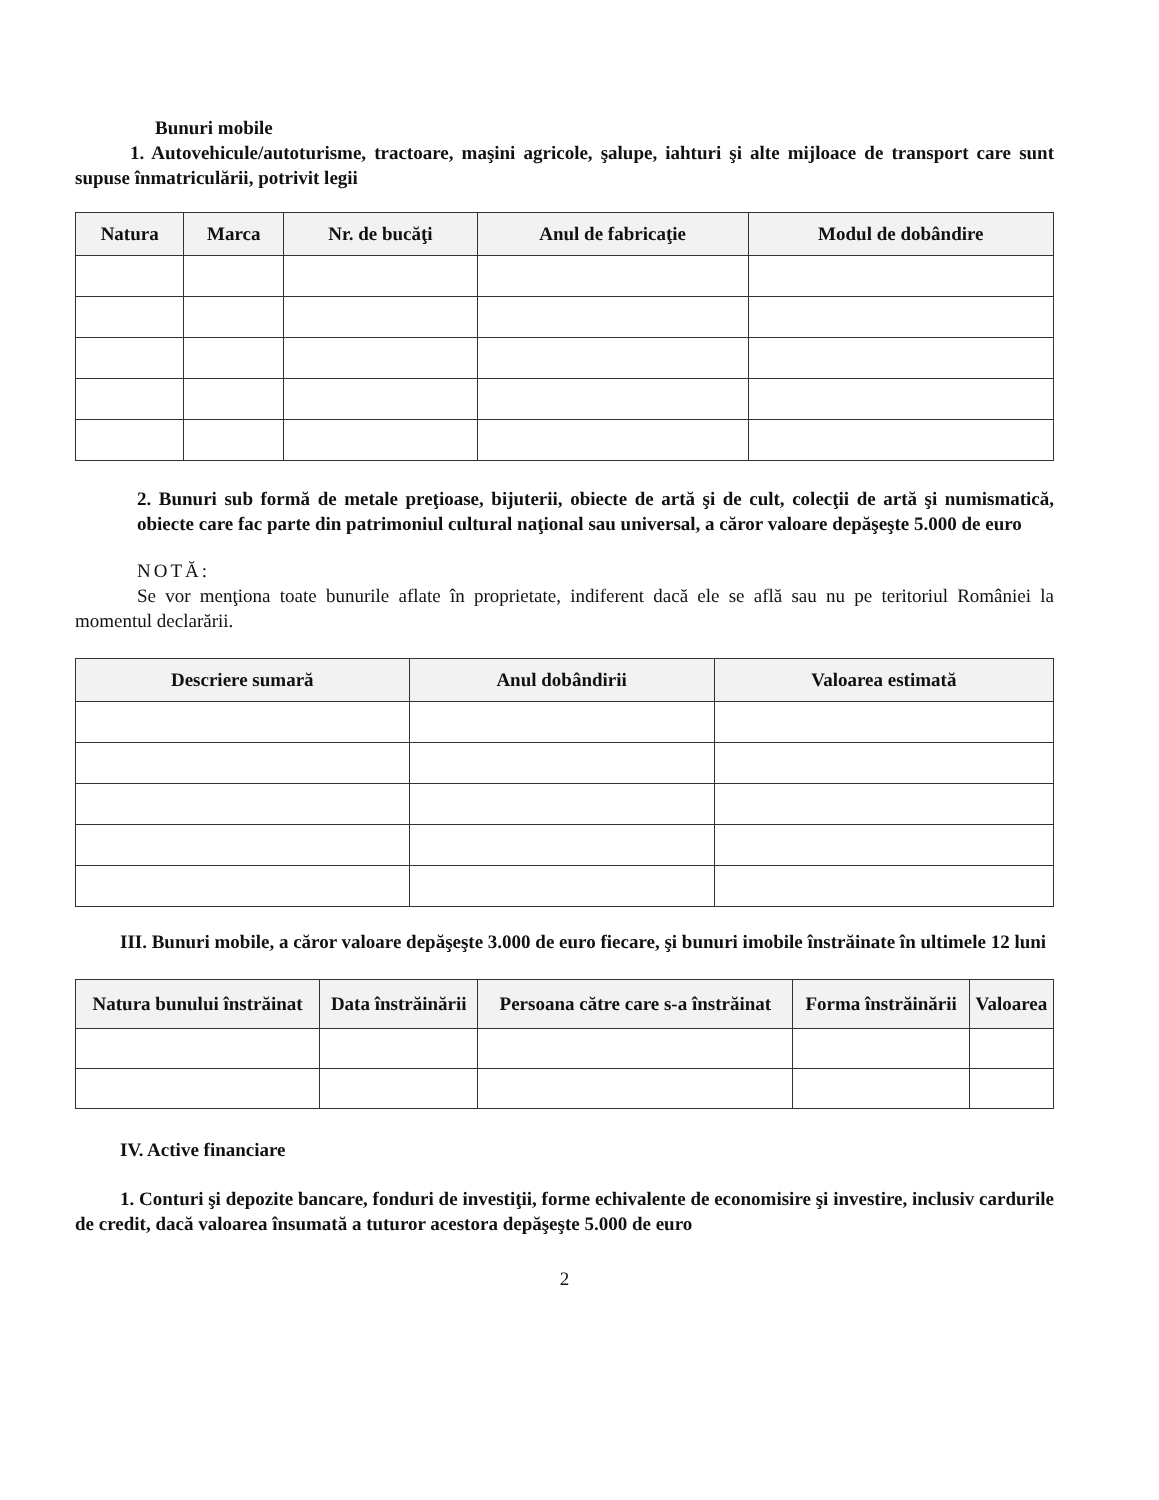Bunuri mobile
1. Autovehicule/autoturisme, tractoare, maşini agricole, şalupe, iahturi şi alte mijloace de transport care sunt supuse înmatriculării, potrivit legii
| Natura | Marca | Nr. de bucăţi | Anul de fabricaţie | Modul de dobândire |
| --- | --- | --- | --- | --- |
2. Bunuri sub formă de metale preţioase, bijuterii, obiecte de artă şi de cult, colecţii de artă şi numismatică, obiecte care fac parte din patrimoniul cultural naţional sau universal, a căror valoare depăşeşte 5.000 de euro
NOTĂ:
Se vor menţiona toate bunurile aflate în proprietate, indiferent dacă ele se află sau nu pe teritoriul României la momentul declarării.
| Descriere sumară | Anul dobândirii | Valoarea estimată |
| --- | --- | --- |
III. Bunuri mobile, a căror valoare depăşeşte 3.000 de euro fiecare, şi bunuri imobile înstrăinate în ultimele 12 luni
| Natura bunului înstrăinat | Data înstrăinării | Persoana către care s-a înstrăinat | Forma înstrăinării | Valoarea |
| --- | --- | --- | --- | --- |
IV. Active financiare
1. Conturi şi depozite bancare, fonduri de investiţii, forme echivalente de economisire şi investire, inclusiv cardurile de credit, dacă valoarea însumată a tuturor acestora depăşeşte 5.000 de euro
2